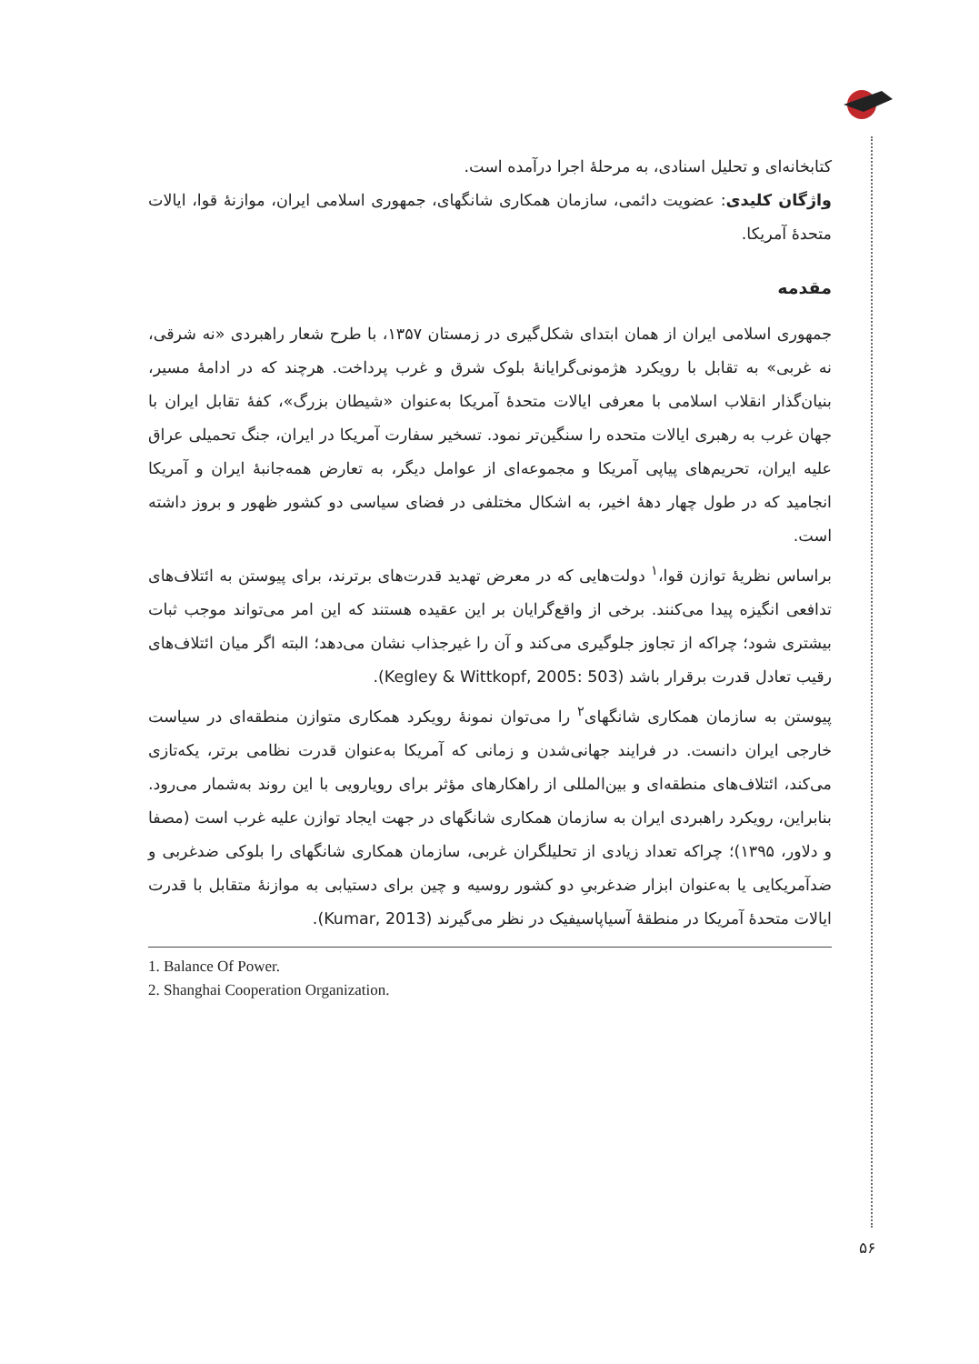کتابخانه‌ای و تحلیل اسنادی، به مرحلهٔ اجرا درآمده است.
واژگان کلیدی: عضویت دائمی، سازمان همکاری شانگهای، جمهوری اسلامی ایران، موازنهٔ قوا، ایالات متحدهٔ آمریکا.
مقدمه
جمهوری اسلامی ایران از همان ابتدای شکل‌گیری در زمستان ۱۳۵۷، با طرح شعار راهبردی «نه شرقی، نه غربی» به تقابل با رویکرد هژمونی‌گرایانهٔ بلوک شرق و غرب پرداخت. هرچند که در ادامهٔ مسیر، بنیان‌گذار انقلاب اسلامی با معرفی ایالات متحدهٔ آمریکا به‌عنوان «شیطان بزرگ»، کفهٔ تقابل ایران با جهان غرب به رهبری ایالات متحده را سنگین‌تر نمود. تسخیر سفارت آمریکا در ایران، جنگ تحمیلی عراق علیه ایران، تحریم‌های پیاپی آمریکا و مجموعه‌ای از عوامل دیگر، به تعارض همه‌جانبهٔ ایران و آمریکا انجامید که در طول چهار دههٔ اخیر، به اشکال مختلفی در فضای سیاسی دو کشور ظهور و بروز داشته است.
براساس نظریهٔ توازن قوا،<sup>۱</sup> دولت‌هایی که در معرض تهدید قدرت‌های برترند، برای پیوستن به ائتلاف‌های تدافعی انگیزه پیدا می‌کنند. برخی از واقع‌گرایان بر این عقیده هستند که این امر می‌تواند موجب ثبات بیشتری شود؛ چراکه از تجاوز جلوگیری می‌کند و آن را غیرجذاب نشان می‌دهد؛ البته اگر میان ائتلاف‌های رقیب تعادل قدرت برقرار باشد (Kegley & Wittkopf, 2005: 503).
پیوستن به سازمان همکاری شانگهای<sup>۲</sup> را می‌توان نمونهٔ رویکرد همکاری متوازن منطقه‌ای در سیاست خارجی ایران دانست. در فرایند جهانی‌شدن و زمانی که آمریکا به‌عنوان قدرت نظامی برتر، یکه‌تازی می‌کند، ائتلاف‌های منطقه‌ای و بین‌المللی از راهکارهای مؤثر برای رویارویی با این روند به‌شمار می‌رود. بنابراین، رویکرد راهبردی ایران به سازمان همکاری شانگهای در جهت ایجاد توازن علیه غرب است (مصفا و دلاور، ۱۳۹۵)؛ چراکه تعداد زیادی از تحلیلگران غربی، سازمان همکاری شانگهای را بلوکی ضدغربی و ضدآمریکایی یا به‌عنوان ابزار ضدغربیِ دو کشور روسیه و چین برای دستیابی به موازنهٔ متقابل با قدرت ایالات متحدهٔ آمریکا در منطقهٔ آسیاپاسیفیک در نظر می‌گیرند (Kumar, 2013).
1. Balance Of Power.
2. Shanghai Cooperation Organization.
۵۶